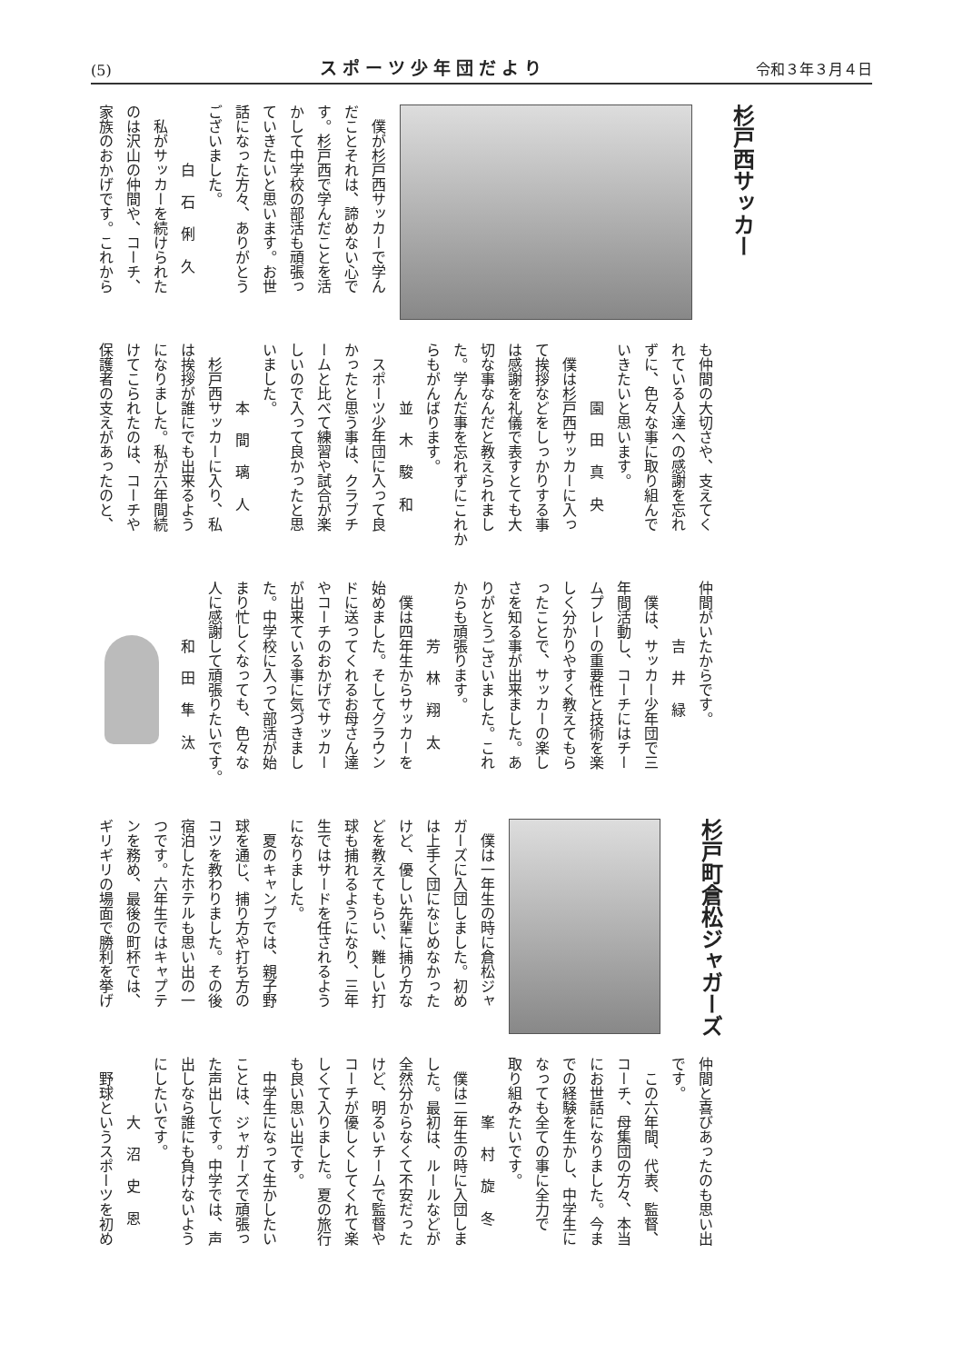(5) スポーツ少年団だより 令和３年３月４日
杉戸西サッカー
　僕が杉戸西サッカーで学ん
だことそれは、諦めない心で
す。杉戸西で学んだことを活
かして中学校の部活も頑張っ
ていきたいと思います。お世
話になった方々、ありがとう
ございました。
白石俐久
　私がサッカーを続けられた
のは沢山の仲間や、コーチ、
家族のおかげです。これから
も仲間の大切さや、支えてく
れている人達への感謝を忘れ
ずに、色々な事に取り組んで
いきたいと思います。
園田真央
　僕は杉戸西サッカーに入っ
て挨拶などをしっかりする事
は感謝を礼儀で表すとても大
切な事なんだと教えられまし
た。学んだ事を忘れずにこれか
らもがんばります。
並木駿和
　スポーツ少年団に入って良
かったと思う事は、クラブチ
ームと比べて練習や試合が楽
しいので入って良かったと思
いました。
本間璃人
　杉戸西サッカーに入り、私
は挨拶が誰にでも出来るよう
になりました。私が六年間続
けてこられたのは、コーチや
保護者の支えがあったのと、
仲間がいたからです。
吉井緑
　僕は、サッカー少年団で三
年間活動し、コーチにはチー
ムプレーの重要性と技術を楽
しく分かりやすく教えてもら
ったことで、サッカーの楽し
さを知る事が出来ました。あ
りがとうございました。これ
からも頑張ります。
芳林翔太
　僕は四年生からサッカーを
始めました。そしてグラウン
ドに送ってくれるお母さん達
やコーチのおかげでサッカー
が出来ている事に気づきまし
た。中学校に入って部活が始
まり忙しくなっても、色々な
人に感謝して頑張りたいです。
和田隼汰
杉戸町倉松ジャガーズ
　僕は一年生の時に倉松ジャ
ガーズに入団しました。初め
は上手く団になじめなかった
けど、優しい先輩に捕り方な
どを教えてもらい、難しい打
球も捕れるようになり、三年
生ではサードを任されるよう
になりました。
　夏のキャンプでは、親子野
球を通じ、捕り方や打ち方の
コツを教わりました。その後
宿泊したホテルも思い出の一
つです。六年生ではキャプテ
ンを務め、最後の町杯では、
ギリギリの場面で勝利を挙げ
仲間と喜びあったのも思い出
です。
　この六年間、代表、監督、
コーチ、母集団の方々、本当
にお世話になりました。今ま
での経験を生かし、中学生に
なっても全ての事に全力で
取り組みたいです。
峯村旋冬
　僕は二年生の時に入団しま
した。最初は、ルールなどが
全然分からなくて不安だった
けど、明るいチームで監督や
コーチが優しくしてくれて楽
しくて入りました。夏の旅行
も良い思い出です。
　中学生になって生かしたい
ことは、ジャガーズで頑張っ
た声出しです。中学では、声
出しなら誰にも負けないよう
にしたいです。
大沼史恩
　野球というスポーツを初め